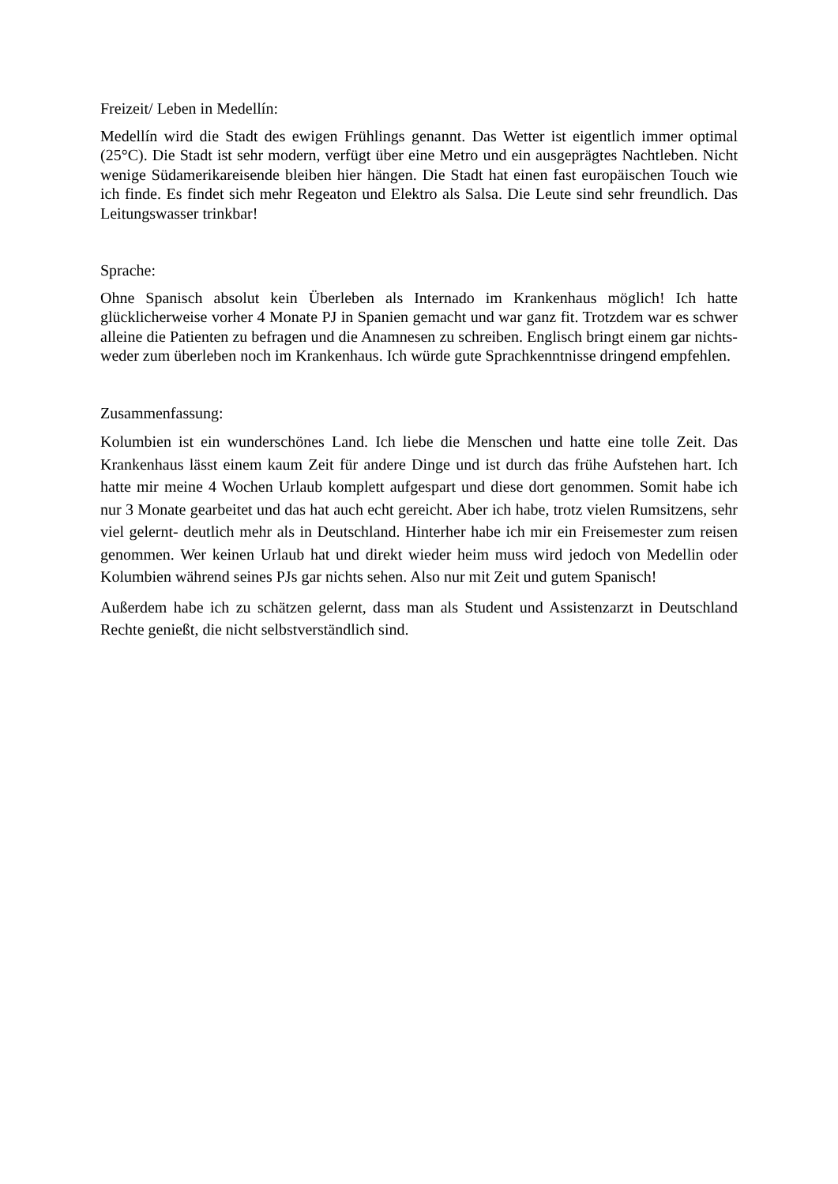Freizeit/ Leben in Medellín:
Medellín wird die Stadt des ewigen Frühlings genannt. Das Wetter ist eigentlich immer optimal (25°C). Die Stadt ist sehr modern, verfügt über eine Metro und ein ausgeprägtes Nachtleben. Nicht wenige Südamerikareisende bleiben hier hängen. Die Stadt hat einen fast europäischen Touch wie ich finde. Es findet sich mehr Regeaton und Elektro als Salsa. Die Leute sind sehr freundlich. Das Leitungswasser trinkbar!
Sprache:
Ohne Spanisch absolut kein Überleben als Internado im Krankenhaus möglich! Ich hatte glücklicherweise vorher 4 Monate PJ in Spanien gemacht und war ganz fit. Trotzdem war es schwer alleine die Patienten zu befragen und die Anamnesen zu schreiben. Englisch bringt einem gar nichts- weder zum überleben noch im Krankenhaus. Ich würde gute Sprachkenntnisse dringend empfehlen.
Zusammenfassung:
Kolumbien ist ein wunderschönes Land. Ich liebe die Menschen und hatte eine tolle Zeit. Das Krankenhaus lässt einem kaum Zeit für andere Dinge und ist durch das frühe Aufstehen hart. Ich hatte mir meine 4 Wochen Urlaub komplett aufgespart und diese dort genommen. Somit habe ich nur 3 Monate gearbeitet und das hat auch echt gereicht. Aber ich habe, trotz vielen Rumsitzens, sehr viel gelernt- deutlich mehr als in Deutschland. Hinterher habe ich mir ein Freisemester zum reisen genommen. Wer keinen Urlaub hat und direkt wieder heim muss wird jedoch von Medellin oder Kolumbien während seines PJs gar nichts sehen. Also nur mit Zeit und gutem Spanisch!
Außerdem habe ich zu schätzen gelernt, dass man als Student und Assistenzarzt in Deutschland Rechte genießt, die nicht selbstverständlich sind.